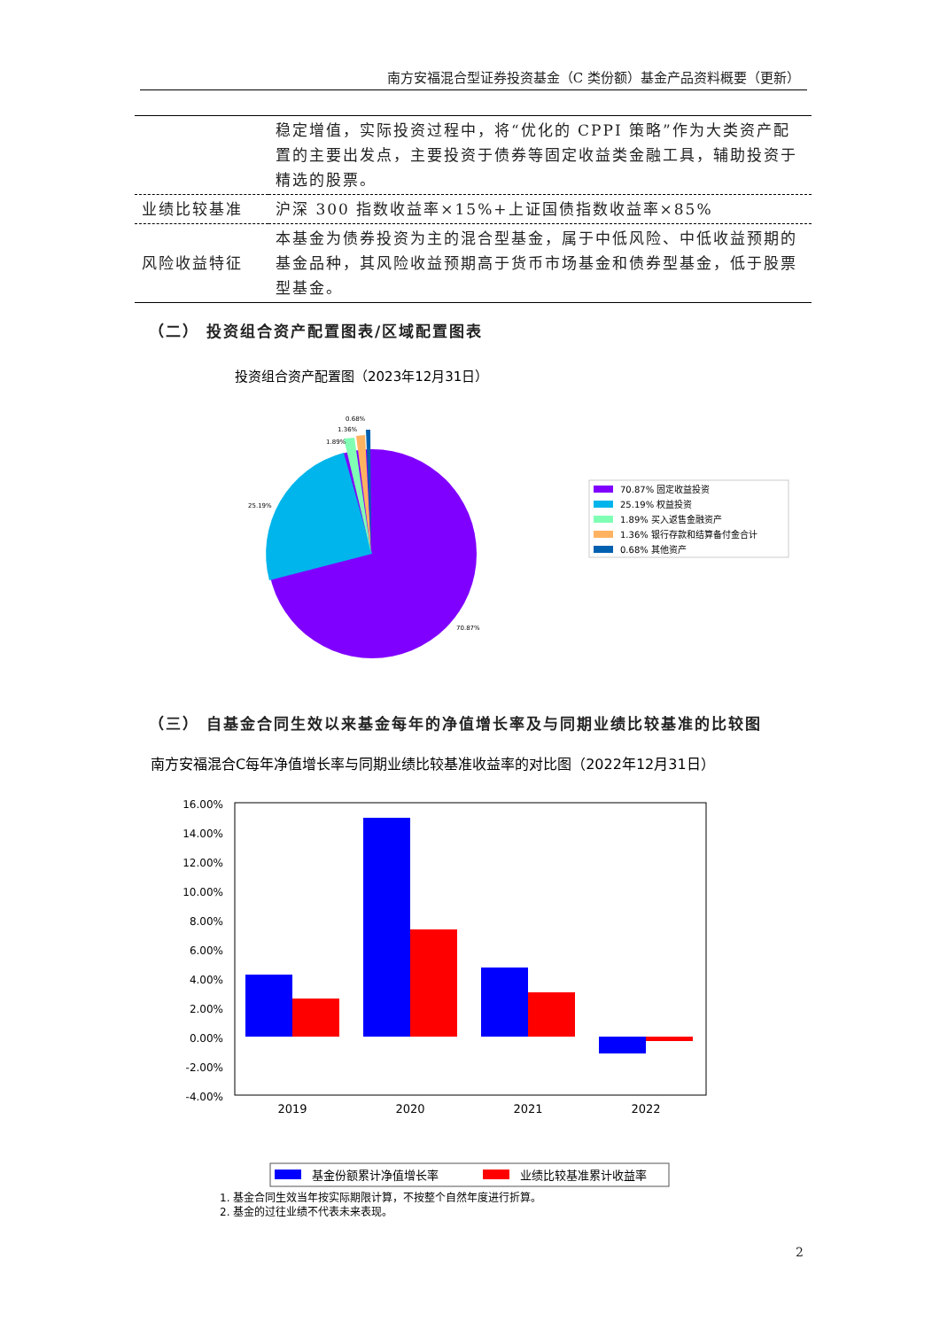南方安福混合型证券投资基金（C 类份额）基金产品资料概要（更新）
| | 稳定增值，实际投资过程中，将“优化的 CPPI 策略”作为大类资产配置的主要出发点，主要投资于债券等固定收益类金融工具，辅助投资于精选的股票。 |
| 业绩比较基准 | 沪深 300 指数收益率×15%+上证国债指数收益率×85% |
| 风险收益特征 | 本基金为债券投资为主的混合型基金，属于中低风险、中低收益预期的基金品种，其风险收益预期高于货币市场基金和债券型基金，低于股票型基金。 |
（二） 投资组合资产配置图表/区域配置图表
投资组合资产配置图（2023年12月31日）
0.68%
1.36%
1.89%
25.19%
70.87%
70.87% 固定收益投资
25.19% 权益投资
1.89% 买入返售金融资产
1.36% 银行存款和结算备付金合计
0.68% 其他资产
（三） 自基金合同生效以来基金每年的净值增长率及与同期业绩比较基准的比较图
南方安福混合C每年净值增长率与同期业绩比较基准收益率的对比图（2022年12月31日）
16.00%
14.00%
12.00%
10.00%
8.00%
6.00%
4.00%
2.00%
0.00%
-2.00%
-4.00%
2019
2020
2021
2022
基金份额累计净值增长率
业绩比较基准累计收益率
1. 基金合同生效当年按实际期限计算，不按整个自然年度进行折算。
2. 基金的过往业绩不代表未来表现。
2